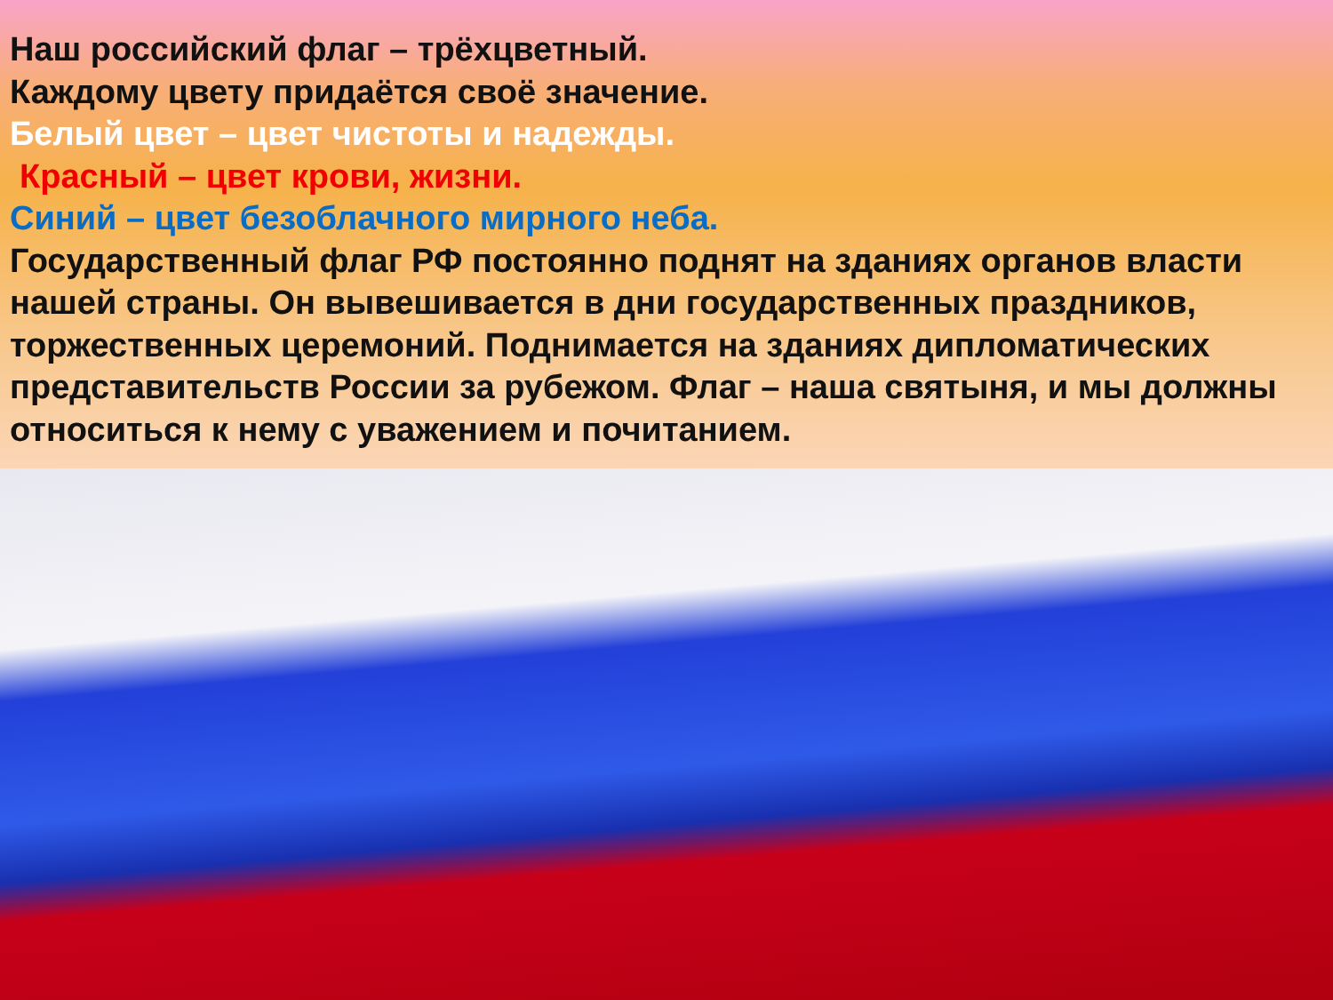Наш российский флаг – трёхцветный.
Каждому цвету придаётся своё значение.
Белый цвет – цвет чистоты и надежды.
Красный – цвет крови, жизни.
Синий – цвет безоблачного мирного неба.
Государственный флаг РФ постоянно поднят на зданиях органов власти нашей страны. Он вывешивается в дни государственных праздников, торжественных церемоний. Поднимается на зданиях дипломатических представительств России за рубежом. Флаг – наша святыня, и мы должны относиться к нему с уважением и почитанием.